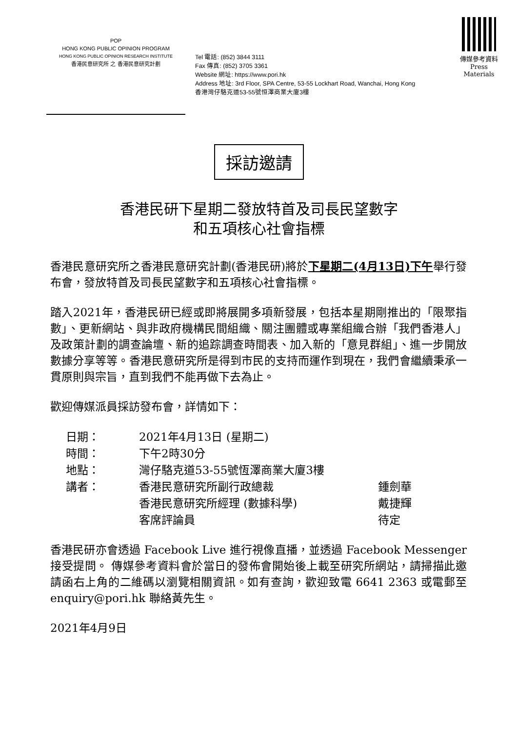POP
HONG KONG PUBLIC OPINION PROGRAM
HONG KONG PUBLIC OPINION RESEARCH INSTITUTE
香港民意研究所 之 香港民意研究計劃
Tel 電話: (852) 3844 3111
Fax 傳真: (852) 3705 3361
Website 網址: https://www.pori.hk
Address 地址: 3rd Floor, SPA Centre, 53-55 Lockhart Road, Wanchai, Hong Kong
香港灣仔駱克道53-55號恒澤商業大廈3樓
傳媒參考資料
Press Materials
採訪邀請
香港民研下星期二發放特首及司長民望數字
和五項核心社會指標
香港民意研究所之香港民意研究計劃(香港民研)將於下星期二(4月13日)下午舉行發布會，發放特首及司長民望數字和五項核心社會指標。
踏入2021年，香港民研已經或即將展開多項新發展，包括本星期剛推出的「限聚指數」、更新網站、與非政府機構民間組織、關注團體或專業組織合辦「我們香港人」及政策計劃的調查論壇、新的追踪調查時間表、加入新的「意見群組」、進一步開放數據分享等等。香港民意研究所是得到市民的支持而運作到現在，我們會繼續秉承一貫原則與宗旨，直到我們不能再做下去為止。
歡迎傳媒派員採訪發布會，詳情如下：
| 日期： | 2021年4月13日 (星期二) | |
| 時間： | 下午2時30分 | |
| 地點： | 灣仔駱克道53-55號恆澤商業大廈3樓 | |
| 講者： | 香港民意研究所副行政總裁 | 鍾劍華 |
| | 香港民意研究所經理 (數據科學) | 戴捷輝 |
| | 客席評論員 | 待定 |
香港民研亦會透過 Facebook Live 進行視像直播，並透過 Facebook Messenger 接受提問。 傳媒參考資料會於當日的發佈會開始後上載至研究所網站，請掃描此邀請函右上角的二維碼以瀏覽相關資訊。如有查詢，歡迎致電 6641 2363 或電郵至 enquiry@pori.hk 聯絡黃先生。
2021年4月9日